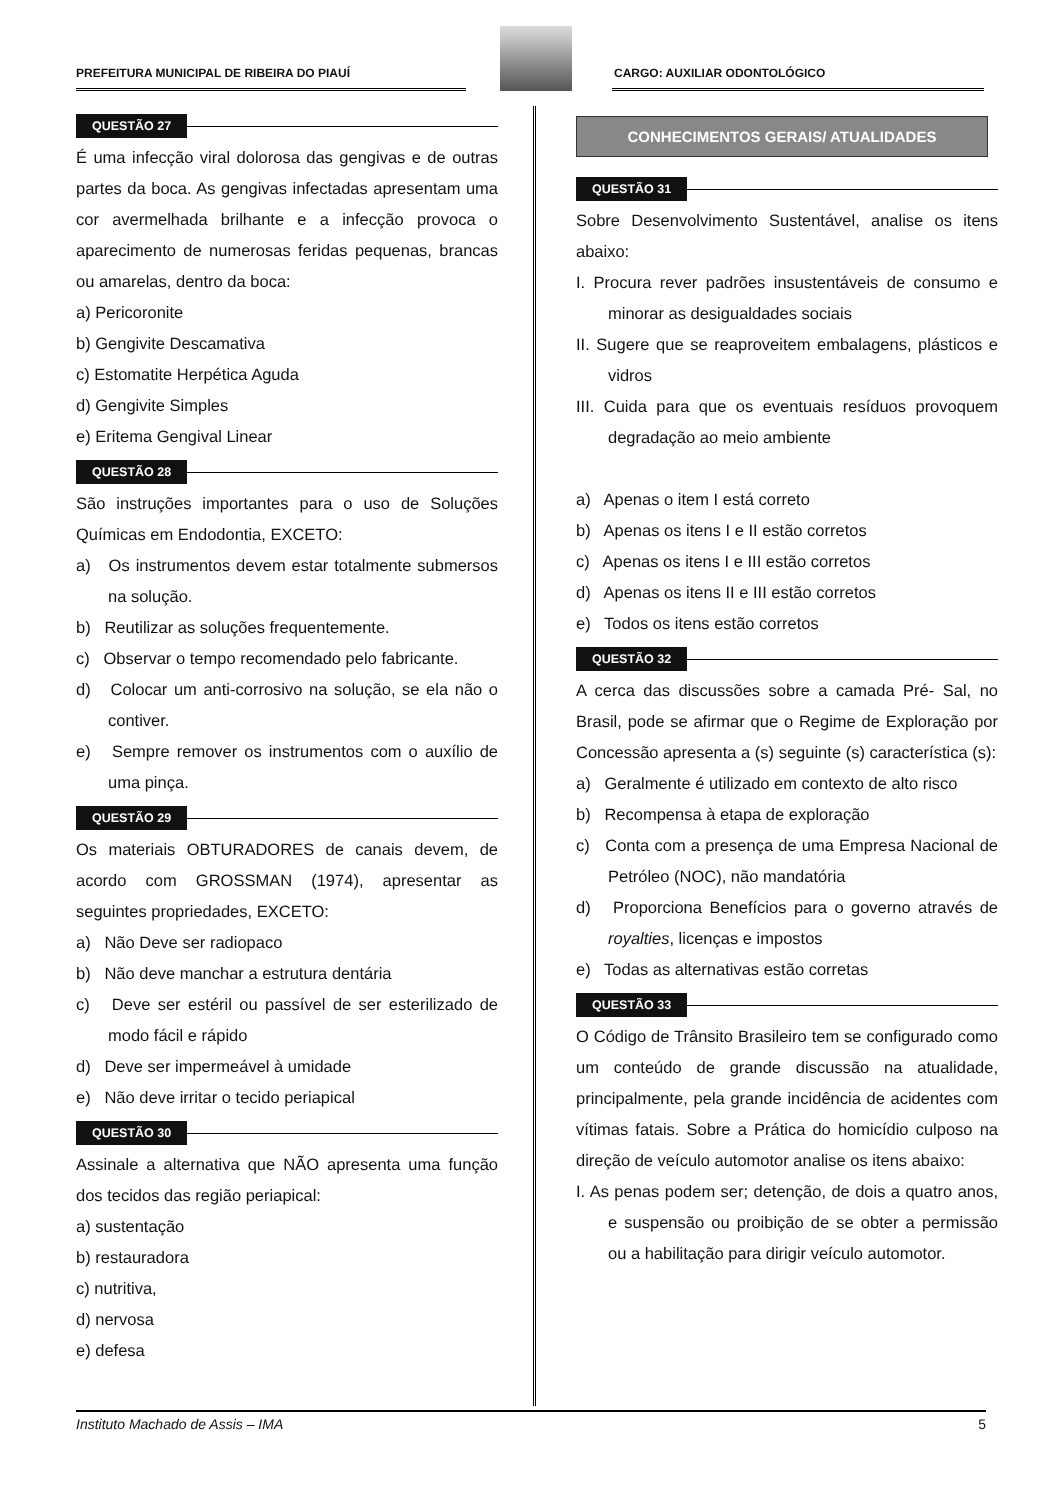PREFEITURA MUNICIPAL DE RIBEIRA DO PIAUÍ
CARGO: AUXILIAR ODONTOLÓGICO
QUESTÃO 27
É uma infecção viral dolorosa das gengivas e de outras partes da boca. As gengivas infectadas apresentam uma cor avermelhada brilhante e a infecção provoca o aparecimento de numerosas feridas pequenas, brancas ou amarelas, dentro da boca:
a) Pericoronite
b) Gengivite Descamativa
c) Estomatite Herpética Aguda
d) Gengivite Simples
e) Eritema Gengival Linear
QUESTÃO 28
São instruções importantes para o uso de Soluções Químicas em Endodontia, EXCETO:
a) Os instrumentos devem estar totalmente submersos na solução.
b) Reutilizar as soluções frequentemente.
c) Observar o tempo recomendado pelo fabricante.
d) Colocar um anti-corrosivo na solução, se ela não o contiver.
e) Sempre remover os instrumentos com o auxílio de uma pinça.
QUESTÃO 29
Os materiais OBTURADORES de canais devem, de acordo com GROSSMAN (1974), apresentar as seguintes propriedades, EXCETO:
a) Não Deve ser radiopaco
b) Não deve manchar a estrutura dentária
c) Deve ser estéril ou passível de ser esterilizado de modo fácil e rápido
d) Deve ser impermeável à umidade
e) Não deve irritar o tecido periapical
QUESTÃO 30
Assinale a alternativa que NÃO apresenta uma função dos tecidos das região periapical:
a) sustentação
b) restauradora
c) nutritiva,
d) nervosa
e) defesa
CONHECIMENTOS GERAIS/ ATUALIDADES
QUESTÃO 31
Sobre Desenvolvimento Sustentável, analise os itens abaixo:
I. Procura rever padrões insustentáveis de consumo e minorar as desigualdades sociais
II. Sugere que se reaproveitem embalagens, plásticos e vidros
III. Cuida para que os eventuais resíduos provoquem degradação ao meio ambiente
a) Apenas o item I está correto
b) Apenas os itens I e II estão corretos
c) Apenas os itens I e III estão corretos
d) Apenas os itens II e III estão corretos
e) Todos os itens estão corretos
QUESTÃO 32
A cerca das discussões sobre a camada Pré- Sal, no Brasil, pode se afirmar que o Regime de Exploração por Concessão apresenta a (s) seguinte (s) característica (s):
a) Geralmente é utilizado em contexto de alto risco
b) Recompensa à etapa de exploração
c) Conta com a presença de uma Empresa Nacional de Petróleo (NOC), não mandatória
d) Proporciona Benefícios para o governo através de royalties, licenças e impostos
e) Todas as alternativas estão corretas
QUESTÃO 33
O Código de Trânsito Brasileiro tem se configurado como um conteúdo de grande discussão na atualidade, principalmente, pela grande incidência de acidentes com vítimas fatais. Sobre a Prática do homicídio culposo na direção de veículo automotor analise os itens abaixo:
I. As penas podem ser; detenção, de dois a quatro anos, e suspensão ou proibição de se obter a permissão ou a habilitação para dirigir veículo automotor.
Instituto Machado de Assis – IMA 5